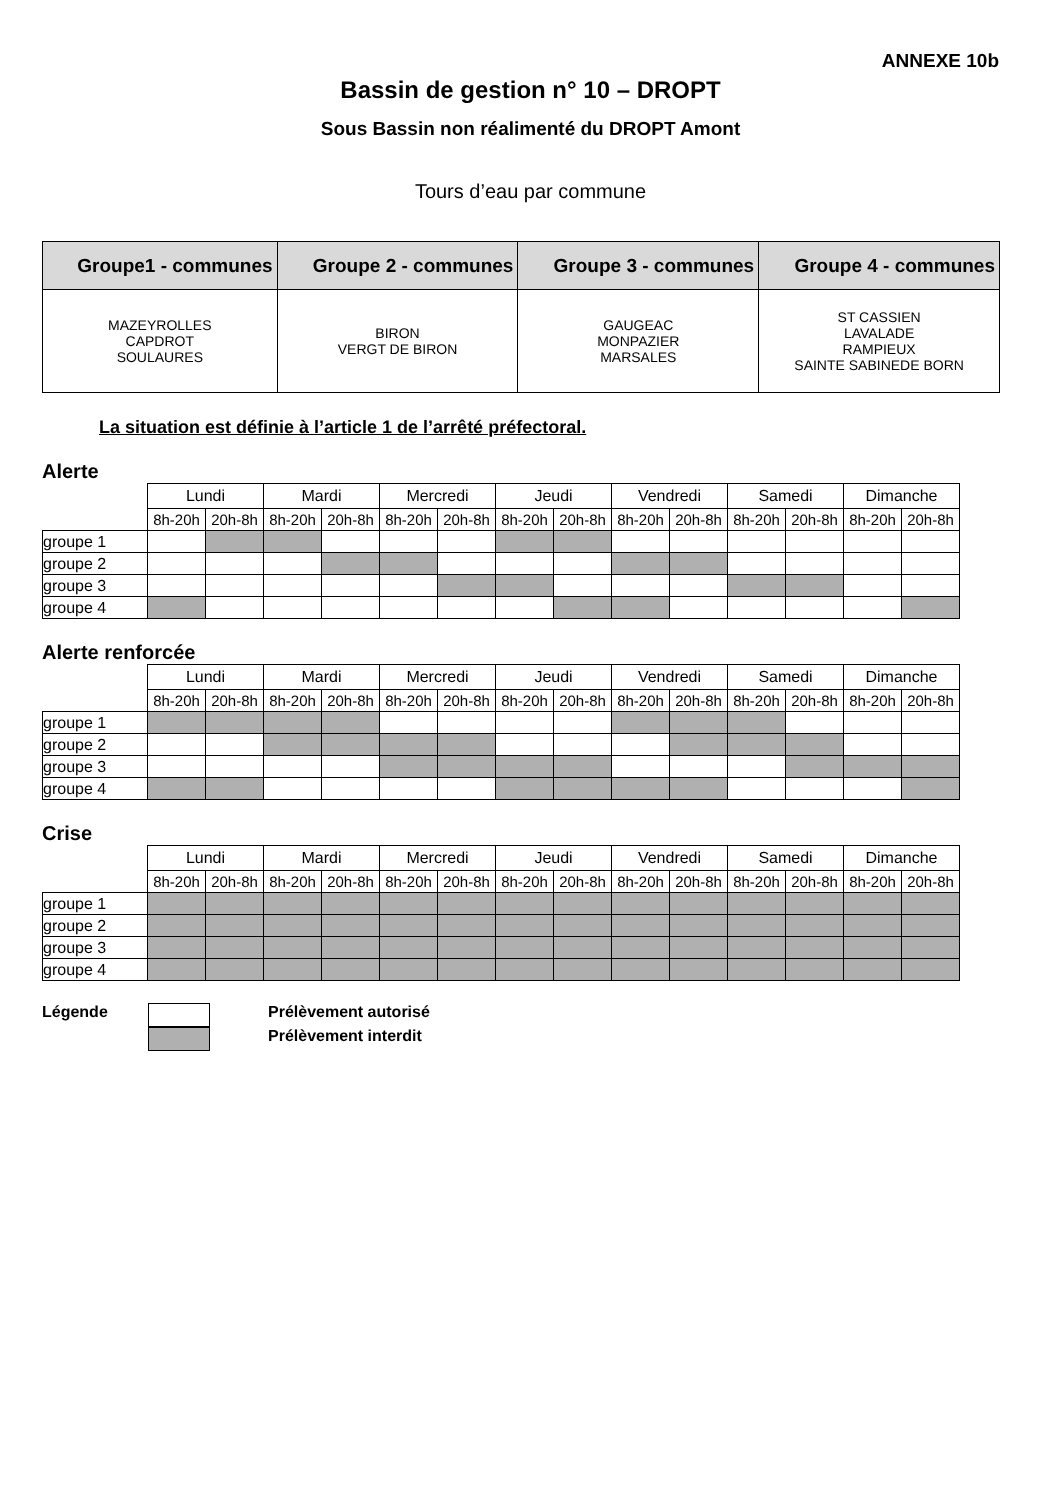ANNEXE 10b
Bassin de gestion n° 10 – DROPT
Sous Bassin non réalimenté du DROPT Amont
Tours d’eau par commune
| Groupe1 - communes | Groupe 2 - communes | Groupe 3 - communes | Groupe 4 - communes |
| --- | --- | --- | --- |
| MAZEYROLLES CAPDROT SOULAURES | BIRON VERGT DE BIRON | GAUGEAC MONPAZIER MARSALES | ST CASSIEN LAVALADE RAMPIEUX SAINTE SABINEDE BORN |
La situation est définie à l’article 1 de l’arrêté préfectoral.
Alerte
| | Lundi | | Mardi | | Mercredi | | Jeudi | | Vendredi | | Samedi | | Dimanche | |
| | 8h-20h | 20h-8h | 8h-20h | 20h-8h | 8h-20h | 20h-8h | 8h-20h | 20h-8h | 8h-20h | 20h-8h | 8h-20h | 20h-8h | 8h-20h | 20h-8h |
| groupe 1 | | | | | | | | | | | | | | |
| groupe 2 | | | | | | | | | | | | | | |
| groupe 3 | | | | | | | | | | | | | | |
| groupe 4 | | | | | | | | | | | | | | |
Alerte renforcée
| | Lundi | | Mardi | | Mercredi | | Jeudi | | Vendredi | | Samedi | | Dimanche | |
| | 8h-20h | 20h-8h | 8h-20h | 20h-8h | 8h-20h | 20h-8h | 8h-20h | 20h-8h | 8h-20h | 20h-8h | 8h-20h | 20h-8h | 8h-20h | 20h-8h |
| groupe 1 | | | | | | | | | | | | | | |
| groupe 2 | | | | | | | | | | | | | | |
| groupe 3 | | | | | | | | | | | | | | |
| groupe 4 | | | | | | | | | | | | | | |
Crise
| | Lundi | | Mardi | | Mercredi | | Jeudi | | Vendredi | | Samedi | | Dimanche | |
| | 8h-20h | 20h-8h | 8h-20h | 20h-8h | 8h-20h | 20h-8h | 8h-20h | 20h-8h | 8h-20h | 20h-8h | 8h-20h | 20h-8h | 8h-20h | 20h-8h |
| groupe 1 | | | | | | | | | | | | | | |
| groupe 2 | | | | | | | | | | | | | | |
| groupe 3 | | | | | | | | | | | | | | |
| groupe 4 | | | | | | | | | | | | | | |
Légende Prélèvement autorisé
Prélèvement interdit